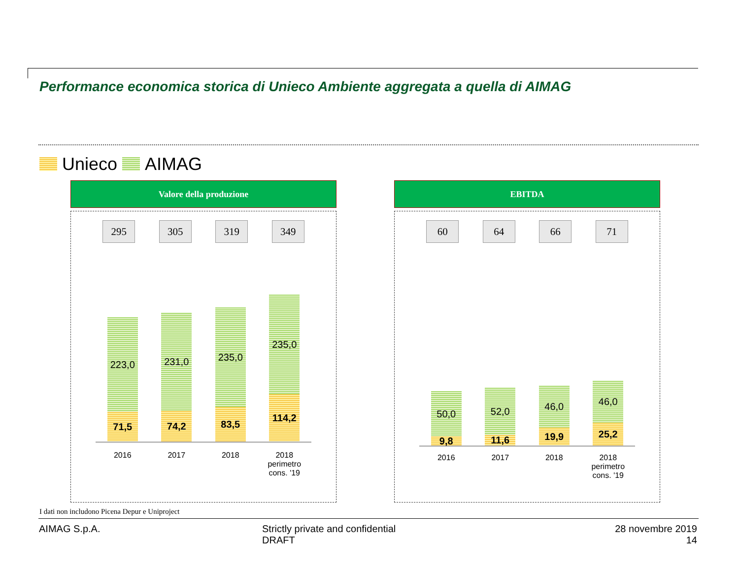Performance economica storica di Unieco Ambiente aggregata a quella di AIMAG
Unieco AIMAG
Valore della produzione
295 305 319 349
223,0
71,5
231,0
74,2
235,0
83,5
235,0
114,2
2016 2017 2018 2018 perimetro cons. '19
EBITDA
60 64 66 71
50,0
9,8
52,0
11,6
46,0
19,9
46,0
25,2
2016 2017 2018 2018 perimetro cons. '19
I dati non includono Picena Depur e Uniproject
AIMAG S.p.A.
Strictly private and confidential
DRAFT
28 novembre 2019
14